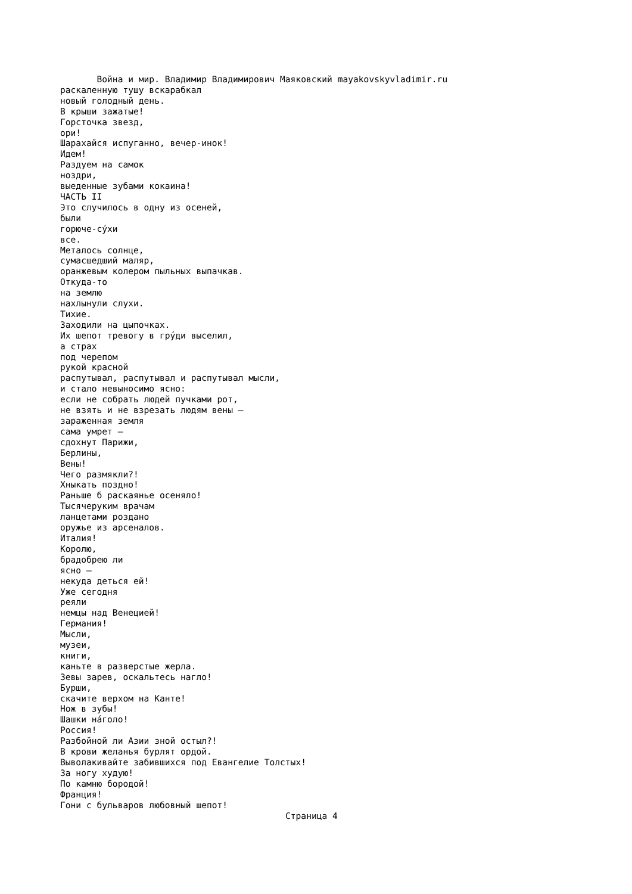Война и мир. Владимир Владимирович Маяковский mayakovskyvladimir.ru раскаленную тушу вскарабкал новый голодный день. В крыши зажатые! Горсточка звезд, ори! Шарахайся испуганно, вечер-инок! Идем! Раздуем на самок ноздри, выеденные зубами кокаина! ЧАСТЬ II Это случилось в одну из осеней, были горюче-су́хи все. Металось солнце, сумасшедший маляр, оранжевым колером пыльных выпачкав. Откуда-то на землю нахлынули слухи. Тихие. Заходили на цыпочках. Их шепот тревогу в гру́ди выселил, а страх под черепом рукой красной распутывал, распутывал и распутывал мысли, и стало невыносимо ясно: если не собрать людей пучками рот, не взять и не взрезать людям вены — зараженная земля сама умрет — сдохнут Парижи, Берлины, Вены! Чего размякли?! Хныкать поздно! Раньше б раскаянье осеняло! Тысячеруким врачам ланцетами роздано оружье из арсеналов. Италия! Королю, брадобрею ли ясно — некуда деться ей! Уже сегодня реяли немцы над Венецией! Германия! Мысли, музеи, книги, каньте в разверстые жерла. Зевы зарев, оскальтесь нагло! Бурши, скачите верхом на Канте! Нож в зубы! Шашки на́голо! Россия! Разбойной ли Азии зной остыл?! В крови желанья бурлят ордой. Выволакивайте забившихся под Евангелие Толстых! За ногу худую! По камню бородой! Франция! Гони с бульваров любовный шепот! Страница 4